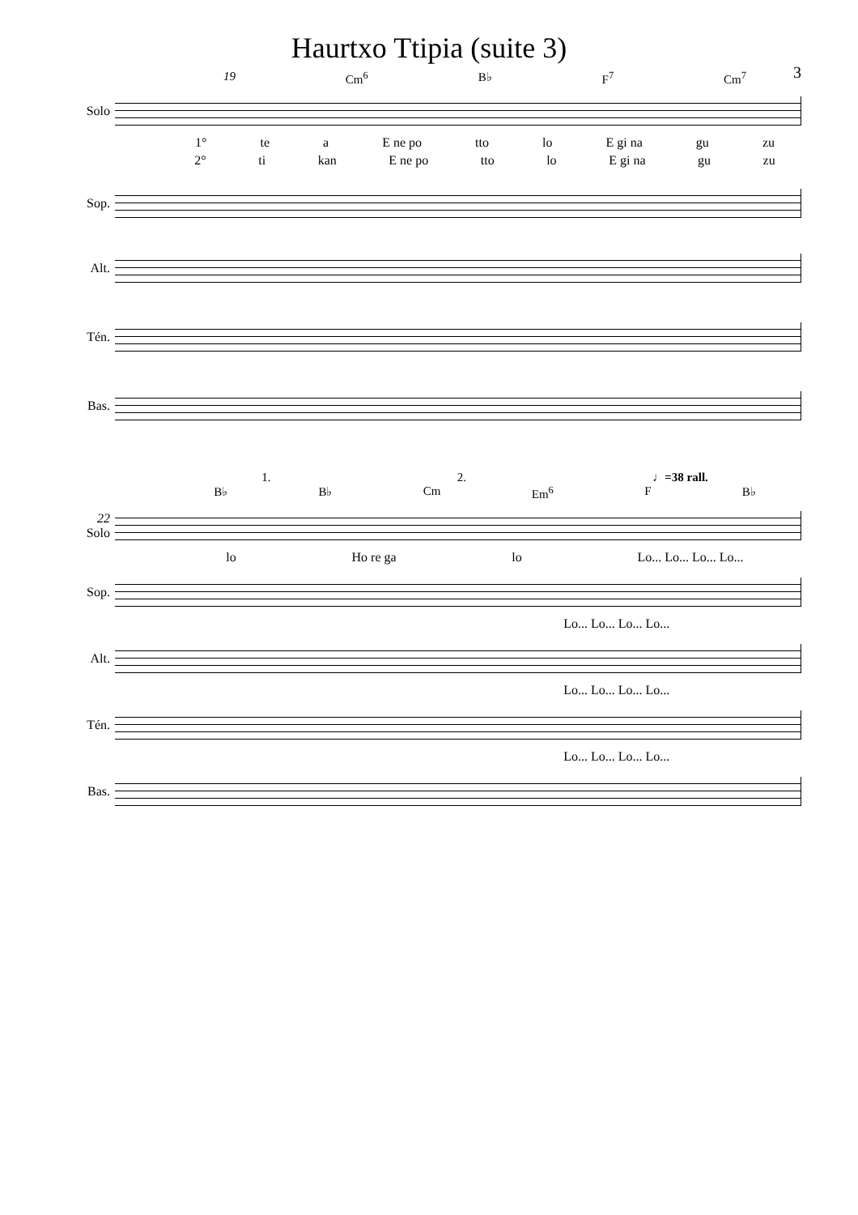Haurtxo Ttipia (suite 3)
3
19 Cm<sup>6</sup> B♭ F<sup>7</sup> Cm<sup>7</sup>
Solo
1° te a E ne po tto lo E gi na gu zu
2° ti kan E ne po tto lo E gi na gu zu
Sop.
Alt.
Tén.
Bas.
1. 2. ♩=38 rall.
B♭ B♭ Cm Em<sup>6</sup> F B♭
22 Solo
lo Ho re ga lo Lo... Lo... Lo... Lo...
Sop.
Lo... Lo... Lo... Lo...
Alt.
Lo... Lo... Lo... Lo...
Tén.
Lo... Lo... Lo... Lo...
Bas.